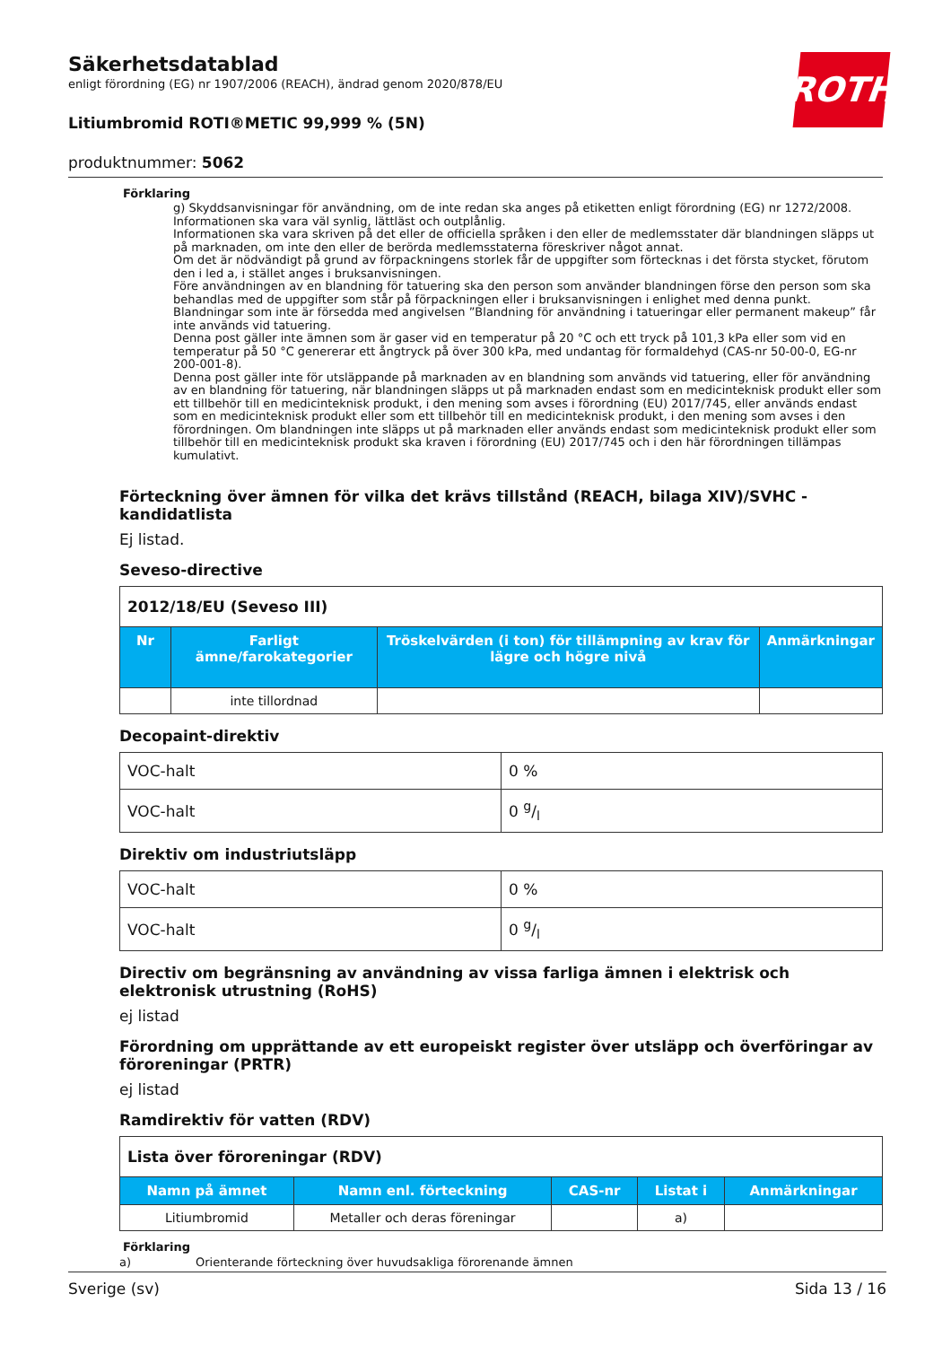ROTH
Säkerhetsdatablad
enligt förordning (EG) nr 1907/2006 (REACH), ändrad genom 2020/878/EU
Litiumbromid ROTI®METIC 99,999 % (5N)
produktnummer: 5062
Förklaring
g) Skyddsanvisningar för användning, om de inte redan ska anges på etiketten enligt förordning (EG) nr 1272/2008. Informationen ska vara väl synlig, lättläst och outplånlig.
Informationen ska vara skriven på det eller de officiella språken i den eller de medlemsstater där blandningen släpps ut på marknaden, om inte den eller de berörda medlemsstaterna föreskriver något annat.
Om det är nödvändigt på grund av förpackningens storlek får de uppgifter som förtecknas i det första stycket, förutom den i led a, i stället anges i bruksanvisningen.
Före användningen av en blandning för tatuering ska den person som använder blandningen förse den person som ska behandlas med de uppgifter som står på förpackningen eller i bruksanvisningen i enlighet med denna punkt.
Blandningar som inte är försedda med angivelsen ”Blandning för användning i tatueringar eller permanent makeup” får inte används vid tatuering.
Denna post gäller inte ämnen som är gaser vid en temperatur på 20 °C och ett tryck på 101,3 kPa eller som vid en temperatur på 50 °C genererar ett ångtryck på över 300 kPa, med undantag för formaldehyd (CAS-nr 50-00-0, EG-nr 200-001-8).
Denna post gäller inte för utsläppande på marknaden av en blandning som används vid tatuering, eller för användning av en blandning för tatuering, när blandningen släpps ut på marknaden endast som en medicinteknisk produkt eller som ett tillbehör till en medicinteknisk produkt, i den mening som avses i förordning (EU) 2017/745, eller används endast som en medicinteknisk produkt eller som ett tillbehör till en medicinteknisk produkt, i den mening som avses i den förordningen. Om blandningen inte släpps ut på marknaden eller används endast som medicinteknisk produkt eller som tillbehör till en medicinteknisk produkt ska kraven i förordning (EU) 2017/745 och i den här förordningen tillämpas kumulativt.
Förteckning över ämnen för vilka det krävs tillstånd (REACH, bilaga XIV)/SVHC - kandidatlista
Ej listad.
Seveso-directive
| 2012/18/EU (Seveso III) | | | |
| Nr | Farligt ämne/farokategorier | Tröskelvärden (i ton) för tillämpning av krav för lägre och högre nivå | Anmärkningar |
| | inte tillordnad | | |
Decopaint-direktiv
| VOC-halt | 0 % |
| VOC-halt | 0 g/l |
Direktiv om industriutsläpp
| VOC-halt | 0 % |
| VOC-halt | 0 g/l |
Directiv om begränsning av användning av vissa farliga ämnen i elektrisk och elektronisk utrustning (RoHS)
ej listad
Förordning om upprättande av ett europeiskt register över utsläpp och överföringar av föroreningar (PRTR)
ej listad
Ramdirektiv för vatten (RDV)
| Lista över föroreningar (RDV) | | | | |
| Namn på ämnet | Namn enl. förteckning | CAS-nr | Listat i | Anmärkningar |
| Litiumbromid | Metaller och deras föreningar | | a) | |
Förklaring
a) Orienterande förteckning över huvudsakliga förorenande ämnen
Sverige (sv) Sida 13 / 16